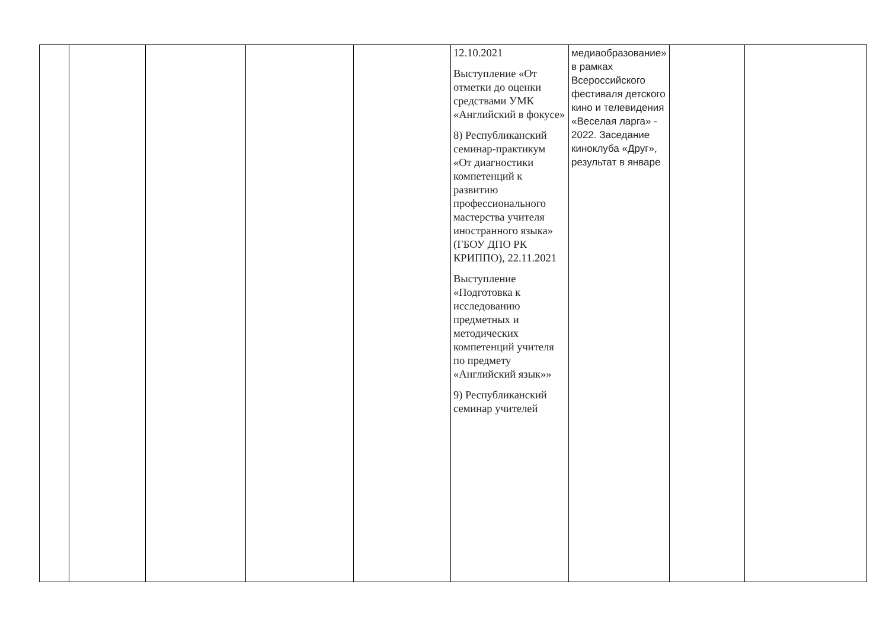| | | | | | 12.10.2021 Выступление «От отметки до оценки средствами УМК «Английский в фокусе» 8) Республиканский семинар-практикум «От диагностики компетенций к развитию профессионального мастерства учителя иностранного языка» (ГБОУ ДПО РК КРИППО), 22.11.2021 Выступление «Подготовка к исследованию предметных и методических компетенций учителя по предмету «Английский язык»» 9) Республиканский семинар учителей | медиаобразование» в рамках Всероссийского фестиваля детского кино и телевидения «Веселая ларга» - 2022. Заседание киноклуба «Друг», результат в январе | | |